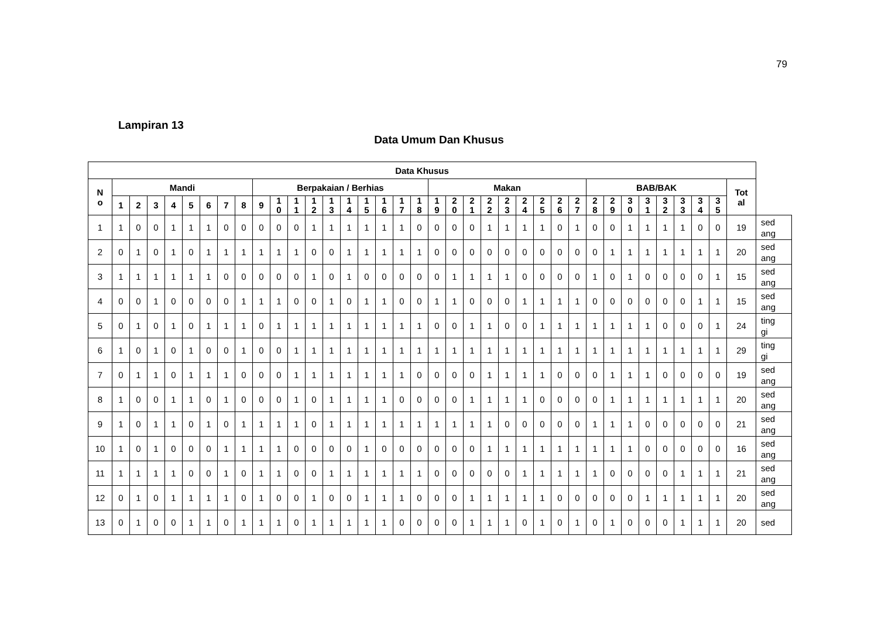79
Lampiran 13
Data Umum Dan Khusus
| Data Khusus | | | | | | | | | | | | | | | | | | | | | | | | | | | | | | | | | | | | | |
| --- | --- | --- | --- | --- | --- | --- | --- | --- | --- | --- | --- | --- | --- | --- | --- | --- | --- | --- | --- | --- | --- | --- | --- | --- | --- | --- | --- | --- | --- | --- | --- | --- | --- | --- | --- | --- | --- |
| N o | Mandi | | | | | | | | Berpakaian / Berhias | | | | | | | | | | Makan | | | | | | | | | BAB/BAK | | | | | | | | Tot al | |
| | 1 | 2 | 3 | 4 | 5 | 6 | 7 | 8 | 9 | 1 0 | 1 1 | 1 2 | 1 3 | 1 4 | 1 5 | 1 6 | 1 7 | 1 8 | 1 9 | 2 0 | 2 1 | 2 2 | 2 3 | 2 4 | 2 5 | 2 6 | 2 7 | 2 8 | 2 9 | 3 0 | 3 1 | 3 2 | 3 3 | 3 4 | 3 5 | | |
| 1 | 1 | 0 | 0 | 1 | 1 | 1 | 0 | 0 | 0 | 0 | 0 | 1 | 1 | 1 | 1 | 1 | 1 | 0 | 0 | 0 | 0 | 1 | 1 | 1 | 1 | 0 | 1 | 0 | 0 | 1 | 1 | 1 | 1 | 0 | 0 | 19 | sed ang |
| 2 | 0 | 1 | 0 | 1 | 0 | 1 | 1 | 1 | 1 | 1 | 1 | 0 | 0 | 1 | 1 | 1 | 1 | 1 | 0 | 0 | 0 | 0 | 0 | 0 | 0 | 0 | 0 | 0 | 1 | 1 | 1 | 1 | 1 | 1 | 1 | 20 | sed ang |
| 3 | 1 | 1 | 1 | 1 | 1 | 1 | 0 | 0 | 0 | 0 | 0 | 1 | 0 | 1 | 0 | 0 | 0 | 0 | 0 | 1 | 1 | 1 | 1 | 0 | 0 | 0 | 0 | 1 | 0 | 1 | 0 | 0 | 0 | 0 | 1 | 15 | sed ang |
| 4 | 0 | 0 | 1 | 0 | 0 | 0 | 0 | 1 | 1 | 1 | 0 | 0 | 1 | 0 | 1 | 1 | 0 | 0 | 1 | 1 | 0 | 0 | 0 | 1 | 1 | 1 | 1 | 0 | 0 | 0 | 0 | 0 | 0 | 1 | 1 | 15 | sed ang |
| 5 | 0 | 1 | 0 | 1 | 0 | 1 | 1 | 1 | 0 | 1 | 1 | 1 | 1 | 1 | 1 | 1 | 1 | 1 | 0 | 0 | 1 | 1 | 0 | 0 | 1 | 1 | 1 | 1 | 1 | 1 | 1 | 0 | 0 | 0 | 1 | 24 | ting gi |
| 6 | 1 | 0 | 1 | 0 | 1 | 0 | 0 | 1 | 0 | 0 | 1 | 1 | 1 | 1 | 1 | 1 | 1 | 1 | 1 | 1 | 1 | 1 | 1 | 1 | 1 | 1 | 1 | 1 | 1 | 1 | 1 | 1 | 1 | 1 | 1 | 29 | ting gi |
| 7 | 0 | 1 | 1 | 0 | 1 | 1 | 1 | 0 | 0 | 0 | 1 | 1 | 1 | 1 | 1 | 1 | 1 | 0 | 0 | 0 | 0 | 1 | 1 | 1 | 1 | 0 | 0 | 0 | 1 | 1 | 1 | 0 | 0 | 0 | 0 | 19 | sed ang |
| 8 | 1 | 0 | 0 | 1 | 1 | 0 | 1 | 0 | 0 | 0 | 1 | 0 | 1 | 1 | 1 | 1 | 0 | 0 | 0 | 0 | 1 | 1 | 1 | 1 | 0 | 0 | 0 | 0 | 1 | 1 | 1 | 1 | 1 | 1 | 1 | 20 | sed ang |
| 9 | 1 | 0 | 1 | 1 | 0 | 1 | 0 | 1 | 1 | 1 | 1 | 0 | 1 | 1 | 1 | 1 | 1 | 1 | 1 | 1 | 1 | 1 | 0 | 0 | 0 | 0 | 0 | 1 | 1 | 1 | 0 | 0 | 0 | 0 | 0 | 21 | sed ang |
| 10 | 1 | 0 | 1 | 0 | 0 | 0 | 1 | 1 | 1 | 1 | 0 | 0 | 0 | 0 | 1 | 0 | 0 | 0 | 0 | 0 | 0 | 1 | 1 | 1 | 1 | 1 | 1 | 1 | 1 | 1 | 0 | 0 | 0 | 0 | 0 | 16 | sed ang |
| 11 | 1 | 1 | 1 | 1 | 0 | 0 | 1 | 0 | 1 | 1 | 0 | 0 | 1 | 1 | 1 | 1 | 1 | 1 | 0 | 0 | 0 | 0 | 0 | 1 | 1 | 1 | 1 | 1 | 0 | 0 | 0 | 0 | 1 | 1 | 1 | 21 | sed ang |
| 12 | 0 | 1 | 0 | 1 | 1 | 1 | 1 | 0 | 1 | 0 | 0 | 1 | 0 | 0 | 1 | 1 | 1 | 0 | 0 | 0 | 1 | 1 | 1 | 1 | 1 | 0 | 0 | 0 | 0 | 0 | 1 | 1 | 1 | 1 | 1 | 20 | sed ang |
| 13 | 0 | 1 | 0 | 0 | 1 | 1 | 0 | 1 | 1 | 1 | 0 | 1 | 1 | 1 | 1 | 1 | 0 | 0 | 0 | 0 | 1 | 1 | 1 | 0 | 1 | 0 | 1 | 0 | 1 | 0 | 0 | 0 | 1 | 1 | 1 | 20 | sed |